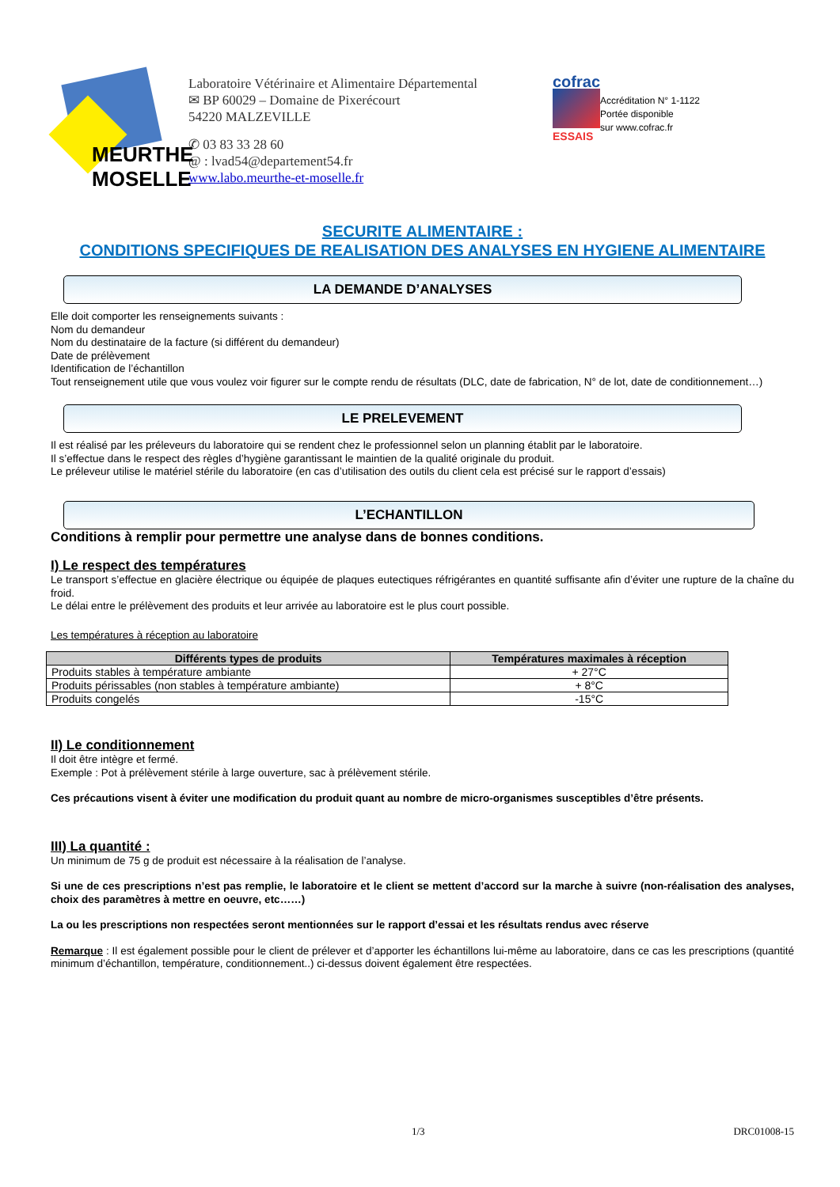MEURTHE
MOSELLE
Laboratoire Vétérinaire et Alimentaire Départemental
✉ BP 60029 – Domaine de Pixerécourt
54220 MALZEVILLE
✆ 03 83 33 28 60
@ : lvad54@departement54.fr
www.labo.meurthe-et-moselle.fr
cofrac
ESSAIS
Accréditation N° 1-1122
Portée disponible
sur www.cofrac.fr
SECURITE ALIMENTAIRE :
CONDITIONS SPECIFIQUES DE REALISATION DES ANALYSES EN HYGIENE ALIMENTAIRE
LA DEMANDE D’ANALYSES
Elle doit comporter les renseignements suivants :
Nom du demandeur
Nom du destinataire de la facture (si différent du demandeur)
Date de prélèvement
Identification de l’échantillon
Tout renseignement utile que vous voulez voir figurer sur le compte rendu de résultats (DLC, date de fabrication, N° de lot, date de conditionnement…)
LE PRELEVEMENT
Il est réalisé par les préleveurs du laboratoire qui se rendent chez le professionnel selon un planning établit par le laboratoire.
Il s’effectue dans le respect des règles d’hygiène garantissant le maintien de la qualité originale du produit.
Le préleveur utilise le matériel stérile du laboratoire (en cas d’utilisation des outils du client cela est précisé sur le rapport d’essais)
L’ECHANTILLON
Conditions à remplir pour permettre une analyse dans de bonnes conditions.
I) Le respect des températures
Le transport s’effectue en glacière électrique ou équipée de plaques eutectiques réfrigérantes en quantité suffisante afin d’éviter une rupture de la chaîne du froid.
Le délai entre le prélèvement des produits et leur arrivée au laboratoire est le plus court possible.
Les températures à réception au laboratoire
| Différents types de produits | Températures maximales à réception |
| --- | --- |
| Produits stables à température ambiante | + 27°C |
| Produits périssables (non stables à température ambiante) | + 8°C |
| Produits congelés | -15°C |
II) Le conditionnement
Il doit être intègre et fermé.
Exemple : Pot à prélèvement stérile à large ouverture, sac à prélèvement stérile.
Ces précautions visent à éviter une modification du produit quant au nombre de micro-organismes susceptibles d’être présents.
III) La quantité :
Un minimum de 75 g de produit est nécessaire à la réalisation de l’analyse.
Si une de ces prescriptions n’est pas remplie, le laboratoire et le client se mettent d’accord sur la marche à suivre (non-réalisation des analyses, choix des paramètres à mettre en oeuvre, etc……)
La ou les prescriptions non respectées seront mentionnées sur le rapport d’essai et les résultats rendus avec réserve
Remarque : Il est également possible pour le client de prélever et d’apporter les échantillons lui-même au laboratoire, dans ce cas les prescriptions (quantité minimum d’échantillon, température, conditionnement..) ci-dessus doivent également être respectées.
1/3 DRC01008-15